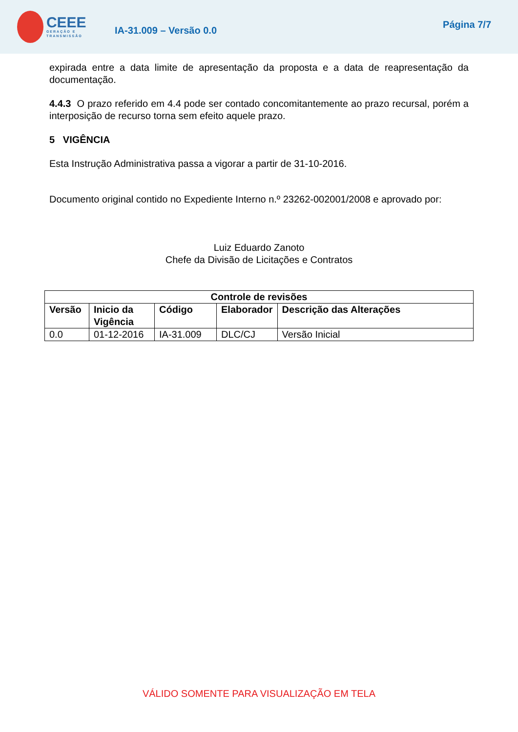CEEE
GERAÇÃO E TRANSMISSÃO
IA-31.009 – Versão 0.0
Página 7/7
expirada entre a data limite de apresentação da proposta e a data de reapresentação da documentação.
4.4.3 O prazo referido em 4.4 pode ser contado concomitantemente ao prazo recursal, porém a interposição de recurso torna sem efeito aquele prazo.
5 VIGÊNCIA
Esta Instrução Administrativa passa a vigorar a partir de 31-10-2016.
Documento original contido no Expediente Interno n.º 23262-002001/2008 e aprovado por:
Luiz Eduardo Zanoto
Chefe da Divisão de Licitações e Contratos
| Controle de revisões | | | | |
| --- | --- | --- | --- | --- |
| Versão | Inicio da Vigência | Código | Elaborador | Descrição das Alterações |
| 0.0 | 01-12-2016 | IA-31.009 | DLC/CJ | Versão Inicial |
VÁLIDO SOMENTE PARA VISUALIZAÇÃO EM TELA